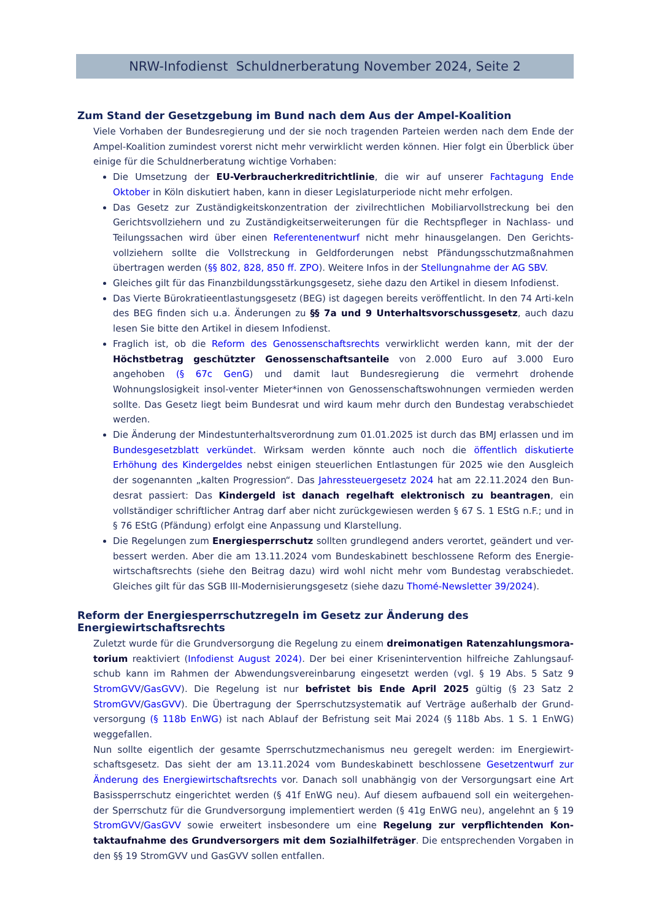NRW-Infodienst Schuldnerberatung November 2024, Seite 2
Zum Stand der Gesetzgebung im Bund nach dem Aus der Ampel-Koalition
Viele Vorhaben der Bundesregierung und der sie noch tragenden Parteien werden nach dem Ende der Ampel-Koalition zumindest vorerst nicht mehr verwirklicht werden können. Hier folgt ein Überblick über einige für die Schuldnerberatung wichtige Vorhaben:
Die Umsetzung der EU-Verbraucherkreditrichtlinie, die wir auf unserer Fachtagung Ende Oktober in Köln diskutiert haben, kann in dieser Legislaturperiode nicht mehr erfolgen.
Das Gesetz zur Zuständigkeitskonzentration der zivilrechtlichen Mobiliarvollstreckung bei den Gerichtsvollziehern und zu Zuständigkeitserweiterungen für die Rechtspfleger in Nachlass- und Teilungssachen wird über einen Referentenentwurf nicht mehr hinausgelangen. Den Gerichts-vollziehern sollte die Vollstreckung in Geldforderungen nebst Pfändungsschutzmaßnahmen übertragen werden (§§ 802, 828, 850 ff. ZPO). Weitere Infos in der Stellungnahme der AG SBV.
Gleiches gilt für das Finanzbildungsstärkungsgesetz, siehe dazu den Artikel in diesem Infodienst.
Das Vierte Bürokratieentlastungsgesetz (BEG) ist dagegen bereits veröffentlicht. In den 74 Arti-keln des BEG finden sich u.a. Änderungen zu §§ 7a und 9 Unterhaltsvorschussgesetz, auch dazu lesen Sie bitte den Artikel in diesem Infodienst.
Fraglich ist, ob die Reform des Genossenschaftsrechts verwirklicht werden kann, mit der der Höchstbetrag geschützter Genossenschaftsanteile von 2.000 Euro auf 3.000 Euro angehoben (§ 67c GenG) und damit laut Bundesregierung die vermehrt drohende Wohnungslosigkeit insol-venter Mieter*innen von Genossenschaftswohnungen vermieden werden sollte. Das Gesetz liegt beim Bundesrat und wird kaum mehr durch den Bundestag verabschiedet werden.
Die Änderung der Mindestunterhaltsverordnung zum 01.01.2025 ist durch das BMJ erlassen und im Bundesgesetzblatt verkündet. Wirksam werden könnte auch noch die öffentlich diskutierte Erhöhung des Kindergeldes nebst einigen steuerlichen Entlastungen für 2025 wie den Ausgleich der sogenannten „kalten Progression“. Das Jahressteuergesetz 2024 hat am 22.11.2024 den Bun-desrat passiert: Das Kindergeld ist danach regelhaft elektronisch zu beantragen, ein vollständiger schriftlicher Antrag darf aber nicht zurückgewiesen werden § 67 S. 1 EStG n.F.; und in § 76 EStG (Pfändung) erfolgt eine Anpassung und Klarstellung.
Die Regelungen zum Energiesperrschutz sollten grundlegend anders verortet, geändert und ver-bessert werden. Aber die am 13.11.2024 vom Bundeskabinett beschlossene Reform des Energie-wirtschaftsrechts (siehe den Beitrag dazu) wird wohl nicht mehr vom Bundestag verabschiedet. Gleiches gilt für das SGB III-Modernisierungsgesetz (siehe dazu Thomé-Newsletter 39/2024).
Reform der Energiesperrschutzregeln im Gesetz zur Änderung des Energiewirtschaftsrechts
Zuletzt wurde für die Grundversorgung die Regelung zu einem dreimonatigen Ratenzahlungsmora-torium reaktiviert (Infodienst August 2024). Der bei einer Krisenintervention hilfreiche Zahlungsauf-schub kann im Rahmen der Abwendungsvereinbarung eingesetzt werden (vgl. § 19 Abs. 5 Satz 9 StromGVV/GasGVV). Die Regelung ist nur befristet bis Ende April 2025 gültig (§ 23 Satz 2 StromGVV/GasGVV). Die Übertragung der Sperrschutzsystematik auf Verträge außerhalb der Grund-versorgung (§ 118b EnWG) ist nach Ablauf der Befristung seit Mai 2024 (§ 118b Abs. 1 S. 1 EnWG) weggefallen.
Nun sollte eigentlich der gesamte Sperrschutzmechanismus neu geregelt werden: im Energiewirt-schaftsgesetz. Das sieht der am 13.11.2024 vom Bundeskabinett beschlossene Gesetzentwurf zur Änderung des Energiewirtschaftsrechts vor. Danach soll unabhängig von der Versorgungsart eine Art Basissperrschutz eingerichtet werden (§ 41f EnWG neu). Auf diesem aufbauend soll ein weitergehen-der Sperrschutz für die Grundversorgung implementiert werden (§ 41g EnWG neu), angelehnt an § 19 StromGVV/GasGVV sowie erweitert insbesondere um eine Regelung zur verpflichtenden Kon-taktaufnahme des Grundversorgers mit dem Sozialhilfeträger. Die entsprechenden Vorgaben in den §§ 19 StromGVV und GasGVV sollen entfallen.